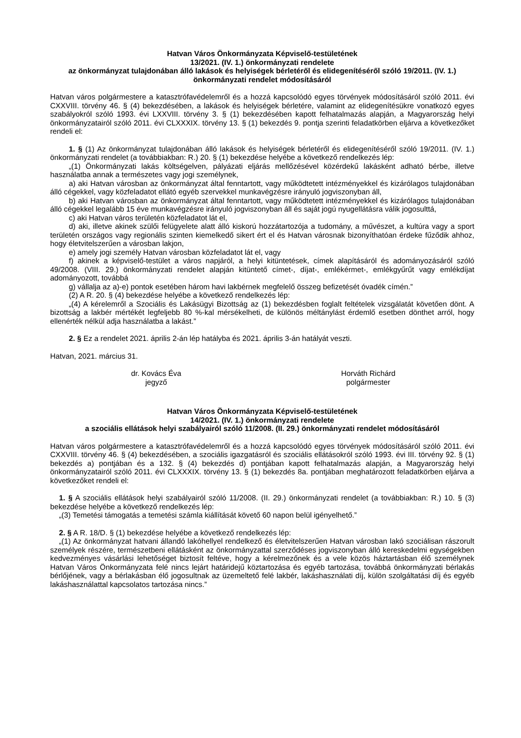Hatvan Város Önkormányzata Képviselő-testületének
13/2021. (IV. 1.) önkormányzati rendelete
az önkormányzat tulajdonában álló lakások és helyiségek bérletéről és elidegenítéséről szóló 19/2011. (IV. 1.) önkormányzati rendelet módosításáról
Hatvan város polgármestere a katasztrófavédelemről és a hozzá kapcsolódó egyes törvények módosításáról szóló 2011. évi CXXVIII. törvény 46. § (4) bekezdésében, a lakások és helyiségek bérletére, valamint az elidegenítésükre vonatkozó egyes szabályokról szóló 1993. évi LXXVIII. törvény 3. § (1) bekezdésében kapott felhatalmazás alapján, a Magyarország helyi önkormányzatairól szóló 2011. évi CLXXXIX. törvény 13. § (1) bekezdés 9. pontja szerinti feladatkörben eljárva a következőket rendeli el:
1. § (1) Az önkormányzat tulajdonában álló lakások és helyiségek bérletéről és elidegenítéséről szóló 19/2011. (IV. 1.) önkormányzati rendelet (a továbbiakban: R.) 20. § (1) bekezdése helyébe a következő rendelkezés lép:
„(1) Önkormányzati lakás költségelven, pályázati eljárás mellőzésével közérdekű lakásként adható bérbe, illetve használatba annak a természetes vagy jogi személynek,
a) aki Hatvan városban az önkormányzat által fenntartott, vagy működtetett intézményekkel és kizárólagos tulajdonában álló cégekkel, vagy közfeladatot ellátó egyéb szervekkel munkavégzésre irányuló jogviszonyban áll,
b) aki Hatvan városban az önkormányzat által fenntartott, vagy működtetett intézményekkel és kizárólagos tulajdonában álló cégekkel legalább 15 éve munkavégzésre irányuló jogviszonyban áll és saját jogú nyugellátásra válik jogosulttá,
c) aki Hatvan város területén közfeladatot lát el,
d) aki, illetve akinek szülői felügyelete alatt álló kiskorú hozzátartozója a tudomány, a művészet, a kultúra vagy a sport területén országos vagy regionális szinten kiemelkedő sikert ért el és Hatvan városnak bizonyíthatóan érdeke fűződik ahhoz, hogy életvitelszerűen a városban lakjon,
e) amely jogi személy Hatvan városban közfeladatot lát el, vagy
f) akinek a képviselő-testület a város napjáról, a helyi kitüntetések, címek alapításáról és adományozásáról szóló 49/2008. (VIII. 29.) önkormányzati rendelet alapján kitüntető címet-, díjat-, emlékérmet-, emlékgyűrűt vagy emlékdíjat adományozott, továbbá
g) vállalja az a)-e) pontok esetében három havi lakbérnek megfelelő összeg befizetését óvadék címén.”
(2) A R. 20. § (4) bekezdése helyébe a következő rendelkezés lép:
„(4) A kérelemről a Szociális és Lakásügyi Bizottság az (1) bekezdésben foglalt feltételek vizsgálatát követően dönt. A bizottság a lakbér mértékét legfeljebb 80 %-kal mérsékelheti, de különös méltánylást érdemlő esetben dönthet arról, hogy ellenérték nélkül adja használatba a lakást.”
2. § Ez a rendelet 2021. április 2-án lép hatályba és 2021. április 3-án hatályát veszti.
Hatvan, 2021. március 31.
dr. Kovács Éva
jegyző
Horváth Richárd
polgármester
Hatvan Város Önkormányzata Képviselő-testületének
14/2021. (IV. 1.) önkormányzati rendelete
a szociális ellátások helyi szabályairól szóló 11/2008. (II. 29.) önkormányzati rendelet módosításáról
Hatvan város polgármestere a katasztrófavédelemről és a hozzá kapcsolódó egyes törvények módosításáról szóló 2011. évi CXXVIII. törvény 46. § (4) bekezdésében, a szociális igazgatásról és szociális ellátásokról szóló 1993. évi III. törvény 92. § (1) bekezdés a) pontjában és a 132. § (4) bekezdés d) pontjában kapott felhatalmazás alapján, a Magyarország helyi önkormányzatairól szóló 2011. évi CLXXXIX. törvény 13. § (1) bekezdés 8a. pontjában meghatározott feladatkörben eljárva a következőket rendeli el:
1. § A szociális ellátások helyi szabályairól szóló 11/2008. (II. 29.) önkormányzati rendelet (a továbbiakban: R.) 10. § (3) bekezdése helyébe a következő rendelkezés lép:
„(3) Temetési támogatás a temetési számla kiállítását követő 60 napon belül igényelhető.”
2. § A R. 18/D. § (1) bekezdése helyébe a következő rendelkezés lép:
„(1) Az önkormányzat hatvani állandó lakóhellyel rendelkező és életvitelszerűen Hatvan városban lakó szociálisan rászorult személyek részére, természetbeni ellátásként az önkormányzattal szerződéses jogviszonyban álló kereskedelmi egységekben kedvezményes vásárlási lehetőséget biztosít feltéve, hogy a kérelmezőnek és a vele közös háztartásban élő személynek Hatvan Város Önkormányzata felé nincs lejárt határidejű köztartozása és egyéb tartozása, továbbá önkormányzati bérlakás bérlőjének, vagy a bérlakásban élő jogosultnak az üzemeltető felé lakbér, lakáshasználati díj, külön szolgáltatási díj és egyéb lakáshasználattal kapcsolatos tartozása nincs.”